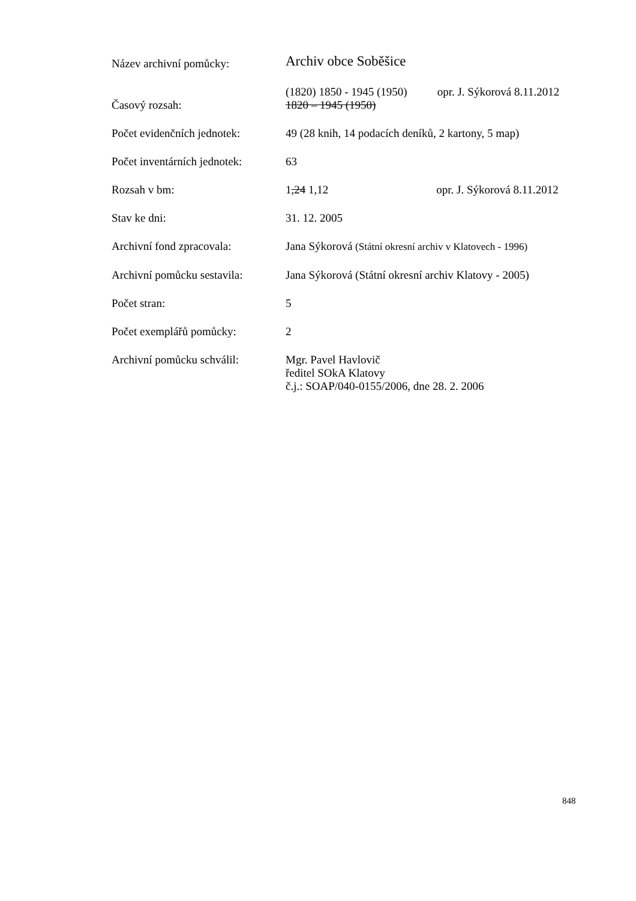| Název archivní pomůcky: | Archiv obce Soběšice |
| Časový rozsah: | (1820) 1850 - 1945 (1950) opr. J. Sýkorová 8.11.2012 1820 – 1945 (1950) |
| Počet evidenčních jednotek: | 49 (28 knih, 14 podacích deníků, 2 kartony, 5 map) |
| Počet inventárních jednotek: | 63 |
| Rozsah v bm: | 1 ,24 1,12 opr. J. Sýkorová 8.11.2012 |
| Stav ke dni: | 31. 12. 2005 |
| Archivní fond zpracovala: | Jana Sýkorová (Státní okresní archiv v Klatovech - 1996) |
| Archivní pomůcku sestavila: | Jana Sýkorová (Státní okresní archiv Klatovy - 2005) |
| Počet stran: | 5 |
| Počet exemplářů pomůcky: | 2 |
| Archivní pomůcku schválil: | Mgr. Pavel Havlovič ředitel SOkA Klatovy č.j.: SOAP/040-0155/2006, dne 28. 2. 2006 |
848